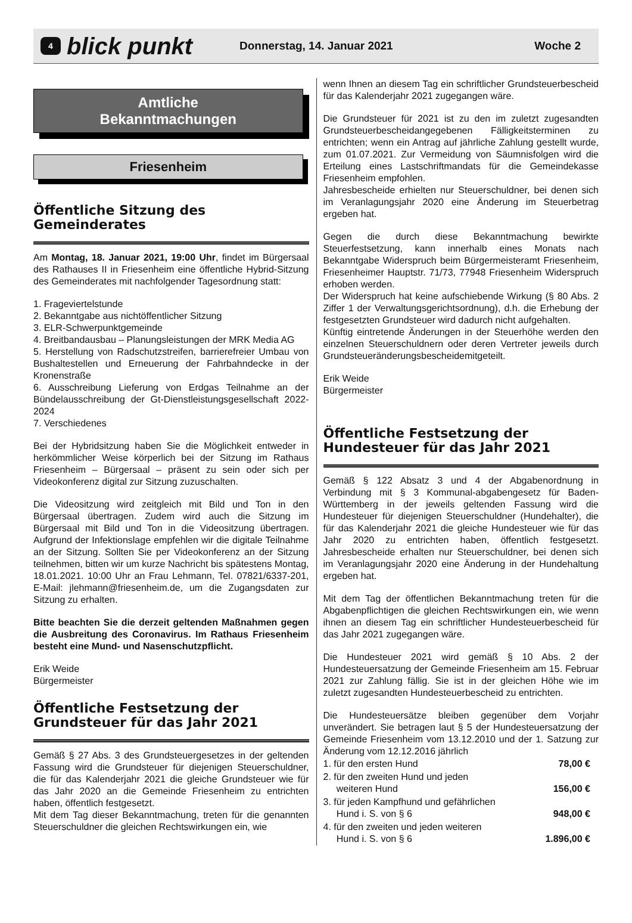4
blick punkt
Donnerstag, 14. Januar 2021 Woche 2
Amtliche
Bekanntmachungen
Friesenheim
Öffentliche Sitzung des Gemeinderates
Am Montag, 18. Januar 2021, 19:00 Uhr, findet im Bürgersaal des Rathauses II in Friesenheim eine öffentliche Hybrid-Sitzung des Gemeinderates mit nachfolgender Tagesordnung statt:
1. Frageviertelstunde
2. Bekanntgabe aus nichtöffentlicher Sitzung
3. ELR-Schwerpunktgemeinde
4. Breitbandausbau – Planungsleistungen der MRK Media AG
5. Herstellung von Radschutzstreifen, barrierefreier Umbau von Bushaltestellen und Erneuerung der Fahrbahndecke in der Kronenstraße
6. Ausschreibung Lieferung von Erdgas Teilnahme an der Bündelausschreibung der Gt-Dienstleistungsgesellschaft 2022-2024
7. Verschiedenes
Bei der Hybridsitzung haben Sie die Möglichkeit entweder in herkömmlicher Weise körperlich bei der Sitzung im Rathaus Friesenheim – Bürgersaal – präsent zu sein oder sich per Videokonferenz digital zur Sitzung zuzuschalten.
Die Videositzung wird zeitgleich mit Bild und Ton in den Bürgersaal übertragen. Zudem wird auch die Sitzung im Bürgersaal mit Bild und Ton in die Videositzung übertragen. Aufgrund der Infektionslage empfehlen wir die digitale Teilnahme an der Sitzung. Sollten Sie per Videokonferenz an der Sitzung teilnehmen, bitten wir um kurze Nachricht bis spätestens Montag, 18.01.2021. 10:00 Uhr an Frau Lehmann, Tel. 07821/6337-201, E-Mail: jlehmann@friesenheim.de, um die Zugangsdaten zur Sitzung zu erhalten.
Bitte beachten Sie die derzeit geltenden Maßnahmen gegen die Ausbreitung des Coronavirus. Im Rathaus Friesenheim besteht eine Mund- und Nasenschutzpflicht.
Erik Weide
Bürgermeister
Öffentliche Festsetzung der Grundsteuer für das Jahr 2021
Gemäß § 27 Abs. 3 des Grundsteuergesetzes in der geltenden Fassung wird die Grundsteuer für diejenigen Steuerschuldner, die für das Kalenderjahr 2021 die gleiche Grundsteuer wie für das Jahr 2020 an die Gemeinde Friesenheim zu entrichten haben, öffentlich festgesetzt.
Mit dem Tag dieser Bekanntmachung, treten für die genannten Steuerschuldner die gleichen Rechtswirkungen ein, wie
wenn Ihnen an diesem Tag ein schriftlicher Grundsteuerbescheid für das Kalenderjahr 2021 zugegangen wäre.
Die Grundsteuer für 2021 ist zu den im zuletzt zugesandten Grundsteuerbescheidangegebenen Fälligkeitsterminen zu entrichten; wenn ein Antrag auf jährliche Zahlung gestellt wurde, zum 01.07.2021. Zur Vermeidung von Säumnisfolgen wird die Erteilung eines Lastschriftmandats für die Gemeindekasse Friesenheim empfohlen.
Jahresbescheide erhielten nur Steuerschuldner, bei denen sich im Veranlagungsjahr 2020 eine Änderung im Steuerbetrag ergeben hat.
Gegen die durch diese Bekanntmachung bewirkte Steuerfestsetzung, kann innerhalb eines Monats nach Bekanntgabe Widerspruch beim Bürgermeisteramt Friesenheim, Friesenheimer Hauptstr. 71/73, 77948 Friesenheim Widerspruch erhoben werden.
Der Widerspruch hat keine aufschiebende Wirkung (§ 80 Abs. 2 Ziffer 1 der Verwaltungsgerichtsordnung), d.h. die Erhebung der festgesetzten Grundsteuer wird dadurch nicht aufgehalten.
Künftig eintretende Änderungen in der Steuerhöhe werden den einzelnen Steuerschuldnern oder deren Vertreter jeweils durch Grundsteueränderungsbescheidemitgeteilt.
Erik Weide
Bürgermeister
Öffentliche Festsetzung der Hundesteuer für das Jahr 2021
Gemäß § 122 Absatz 3 und 4 der Abgabenordnung in Verbindung mit § 3 Kommunal-abgabengesetz für Baden-Württemberg in der jeweils geltenden Fassung wird die Hundesteuer für diejenigen Steuerschuldner (Hundehalter), die für das Kalenderjahr 2021 die gleiche Hundesteuer wie für das Jahr 2020 zu entrichten haben, öffentlich festgesetzt. Jahresbescheide erhalten nur Steuerschuldner, bei denen sich im Veranlagungsjahr 2020 eine Änderung in der Hundehaltung ergeben hat.
Mit dem Tag der öffentlichen Bekanntmachung treten für die Abgabenpflichtigen die gleichen Rechtswirkungen ein, wie wenn ihnen an diesem Tag ein schriftlicher Hundesteuerbescheid für das Jahr 2021 zugegangen wäre.
Die Hundesteuer 2021 wird gemäß § 10 Abs. 2 der Hundesteuersatzung der Gemeinde Friesenheim am 15. Februar 2021 zur Zahlung fällig. Sie ist in der gleichen Höhe wie im zuletzt zugesandten Hundesteuerbescheid zu entrichten.
Die Hundesteuersätze bleiben gegenüber dem Vorjahr unverändert. Sie betragen laut § 5 der Hundesteuersatzung der Gemeinde Friesenheim vom 13.12.2010 und der 1. Satzung zur Änderung vom 12.12.2016 jährlich
| 1. für den ersten Hund | 78,00 € |
| 2. für den zweiten Hund und jeden weiteren Hund | 156,00 € |
| 3. für jeden Kampfhund und gefährlichen Hund i. S. von § 6 | 948,00 € |
| 4. für den zweiten und jeden weiteren Hund i. S. von § 6 | 1.896,00 € |